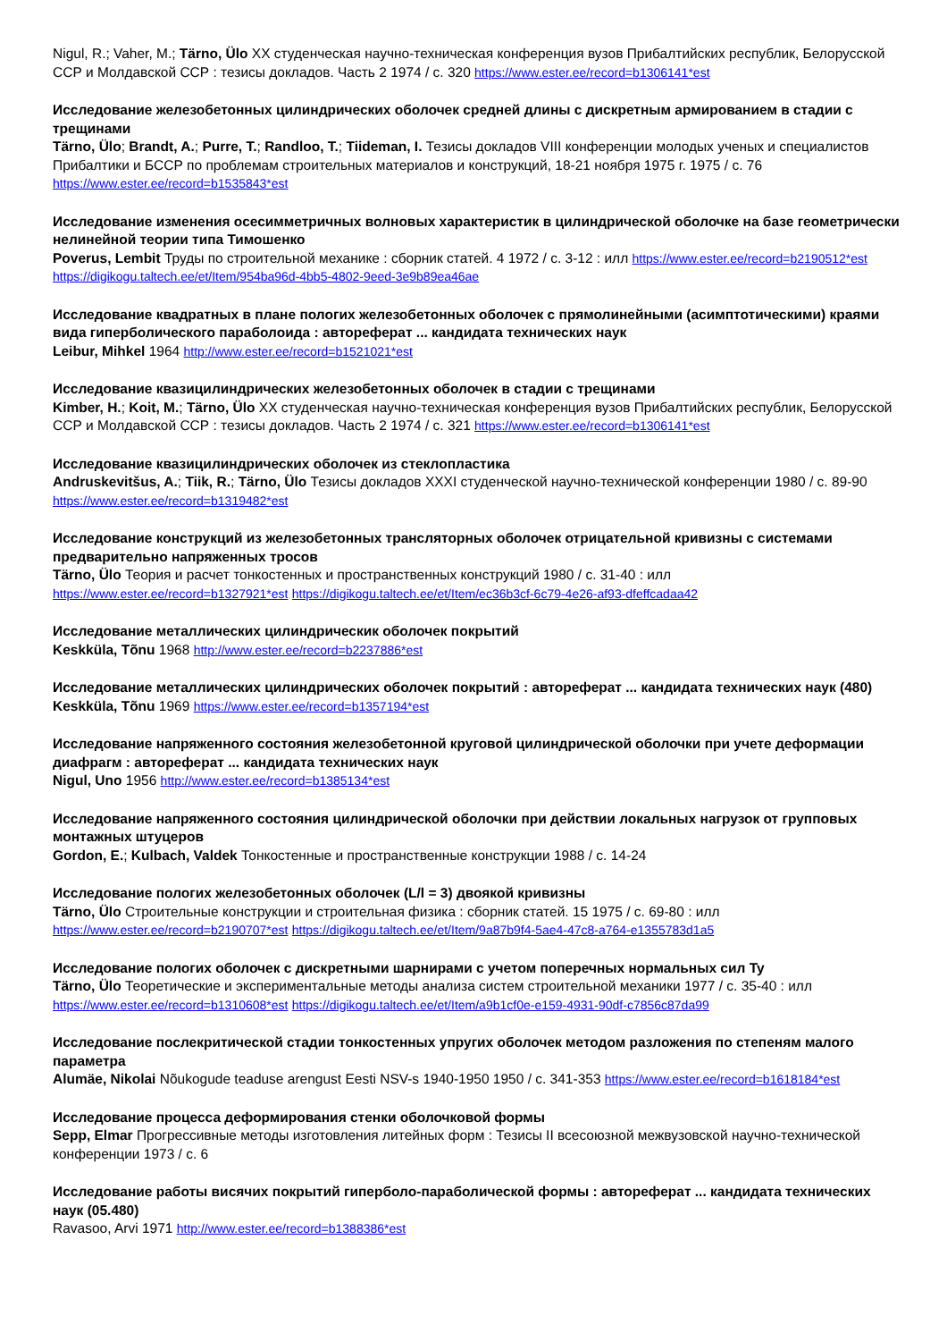Nigul, R.; Vaher, M.; Tärno, Ülo XX студенческая научно-техническая конференция вузов Прибалтийских республик, Белорусской ССР и Молдавской ССР : тезисы докладов. Часть 2 1974 / c. 320 https://www.ester.ee/record=b1306141*est
Исследование железобетонных цилиндрических оболочек средней длины с дискретным армированием в стадии с трещинами
Tärno, Ülo; Brandt, A.; Purre, T.; Randloo, T.; Tiideman, I. Тезисы докладов VIII конференции молодых ученых и специалистов Прибалтики и БССР по проблемам строительных материалов и конструкций, 18-21 ноября 1975 г. 1975 / c. 76 https://www.ester.ee/record=b1535843*est
Исследование изменения осесимметричных волновых характеристик в цилиндрической оболочке на базе геометрически нелинейной теории типа Тимошенко
Poverus, Lembit Труды по строительной механике : сборник статей. 4 1972 / c. 3-12 : илл https://www.ester.ee/record=b2190512*est https://digikogu.taltech.ee/et/Item/954ba96d-4bb5-4802-9eed-3e9b89ea46ae
Исследование квадратных в плане пологих железобетонных оболочек с прямолинейными (асимптотическими) краями вида гиперболического параболоида : автореферат ... кандидата технических наук
Leibur, Mihkel 1964 http://www.ester.ee/record=b1521021*est
Исследование квазицилиндрических железобетонных оболочек в стадии с трещинами
Kimber, H.; Koit, M.; Tärno, Ülo XX студенческая научно-техническая конференция вузов Прибалтийских республик, Белорусской ССР и Молдавской ССР : тезисы докладов. Часть 2 1974 / c. 321 https://www.ester.ee/record=b1306141*est
Исследование квазицилиндрических оболочек из стеклопластика
Andruskevitšus, A.; Tiik, R.; Tärno, Ülo Тезисы докладов XXXI студенческой научно-технической конференции 1980 / c. 89-90 https://www.ester.ee/record=b1319482*est
Исследование конструкций из железобетонных трансляторных оболочек отрицательной кривизны с системами предварительно напряженных тросов
Tärno, Ülo Теория и расчет тонкостенных и пространственных конструкций 1980 / c. 31-40 : илл https://www.ester.ee/record=b1327921*est https://digikogu.taltech.ee/et/Item/ec36b3cf-6c79-4e26-af93-dfeffcadaa42
Исследование металлических цилиндрическик оболочек покрытий
Keskküla, Tõnu 1968 http://www.ester.ee/record=b2237886*est
Исследование металлических цилиндрических оболочек покрытий : автореферат ... кандидата технических наук (480)
Keskküla, Tõnu 1969 https://www.ester.ee/record=b1357194*est
Исследование напряженного состояния железобетонной круговой цилиндрической оболочки при учете деформации диафрагм : автореферат ... кандидата технических наук
Nigul, Uno 1956 http://www.ester.ee/record=b1385134*est
Исследование напряженного состояния цилиндрической оболочки при действии локальных нагрузок от групповых монтажных штуцеров
Gordon, E.; Kulbach, Valdek Тонкостенные и пространственные конструкции 1988 / c. 14-24
Исследование пологих железобетонных оболочек (L/l = 3) двоякой кривизны
Tärno, Ülo Строительные конструкции и строительная физика : сборник статей. 15 1975 / c. 69-80 : илл https://www.ester.ee/record=b2190707*est https://digikogu.taltech.ee/et/Item/9a87b9f4-5ae4-47c8-a764-e1355783d1a5
Исследование пологих оболочек с дискретными шарнирами с учетом поперечных нормальных сил Ty
Tärno, Ülo Теоретические и экспериментальные методы анализа систем строительной механики 1977 / c. 35-40 : илл https://www.ester.ee/record=b1310608*est https://digikogu.taltech.ee/et/Item/a9b1cf0e-e159-4931-90df-c7856c87da99
Исследование послекритической стадии тонкостенных упругих оболочек методом разложения по степеням малого параметра
Alumäe, Nikolai Nõukogude teaduse arengust Eesti NSV-s 1940-1950 1950 / c. 341-353 https://www.ester.ee/record=b1618184*est
Исследование процесса деформирования стенки оболочковой формы
Sepp, Elmar Прогрессивные методы изготовления литейных форм : Тезисы II всесоюзной межвузовской научно-технической конференции 1973 / c. 6
Исследование работы висячих покрытий гиперболо-параболической формы : автореферат ... кандидата технических наук (05.480)
Ravasoo, Arvi 1971 http://www.ester.ee/record=b1388386*est